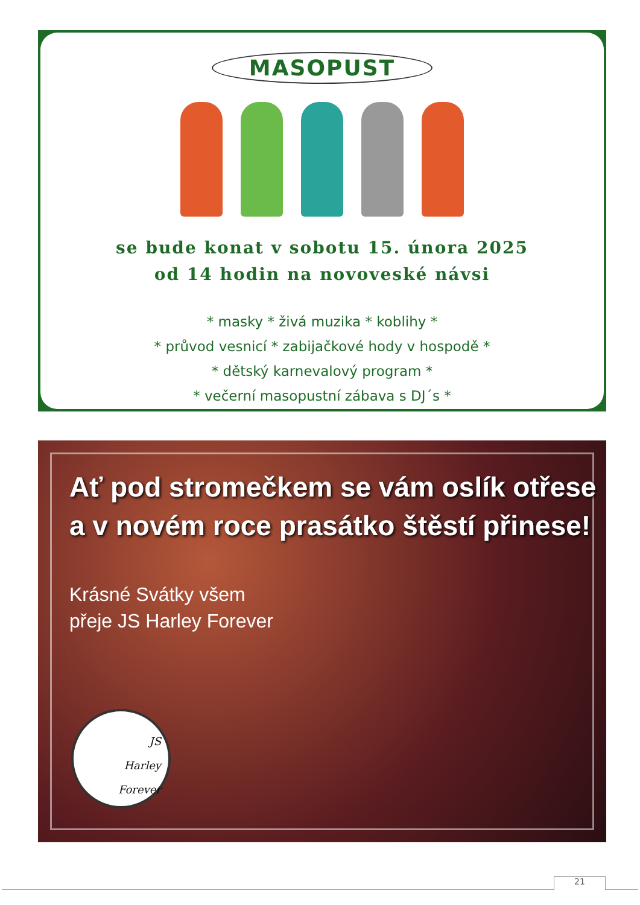MASOPUST
se bude konat v sobotu 15. února 2025
od 14 hodin na novoveské návsi
* masky * živá muzika * koblihy *
* průvod vesnicí * zabijačkové hody v hospodě *
* dětský karnevalový program *
* večerní masopustní zábava s DJ´s *
Ať pod stromečkem se vám oslík otřese
a v novém roce prasátko štěstí přinese!
Krásné Svátky všem
přeje JS Harley Forever
JS
Harley
Forever
21